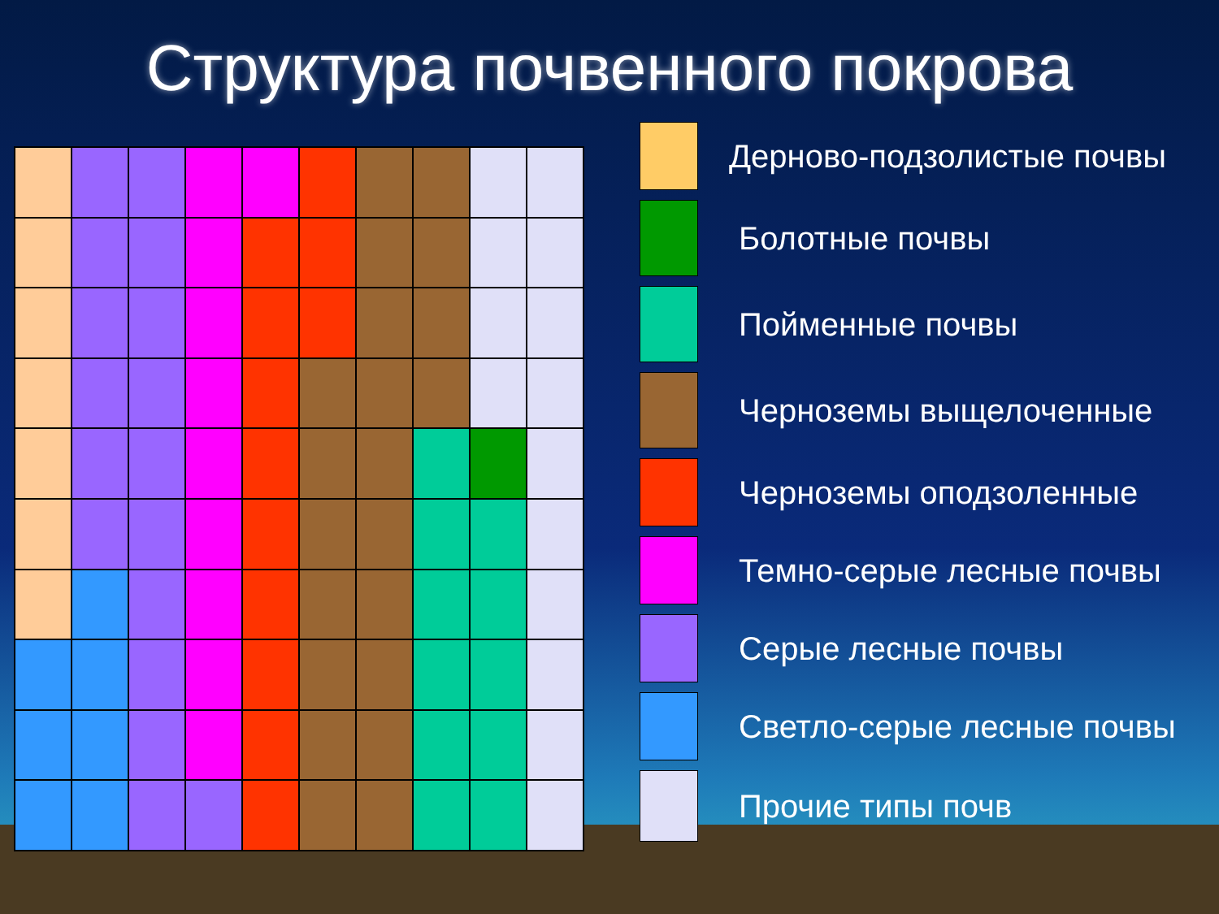Структура почвенного покрова
Дерново-подзолистые почвы
Болотные почвы
Пойменные почвы
Черноземы выщелоченные
Черноземы оподзоленные
Темно-серые лесные почвы
Серые лесные почвы
Светло-серые лесные почвы
Прочие типы почв